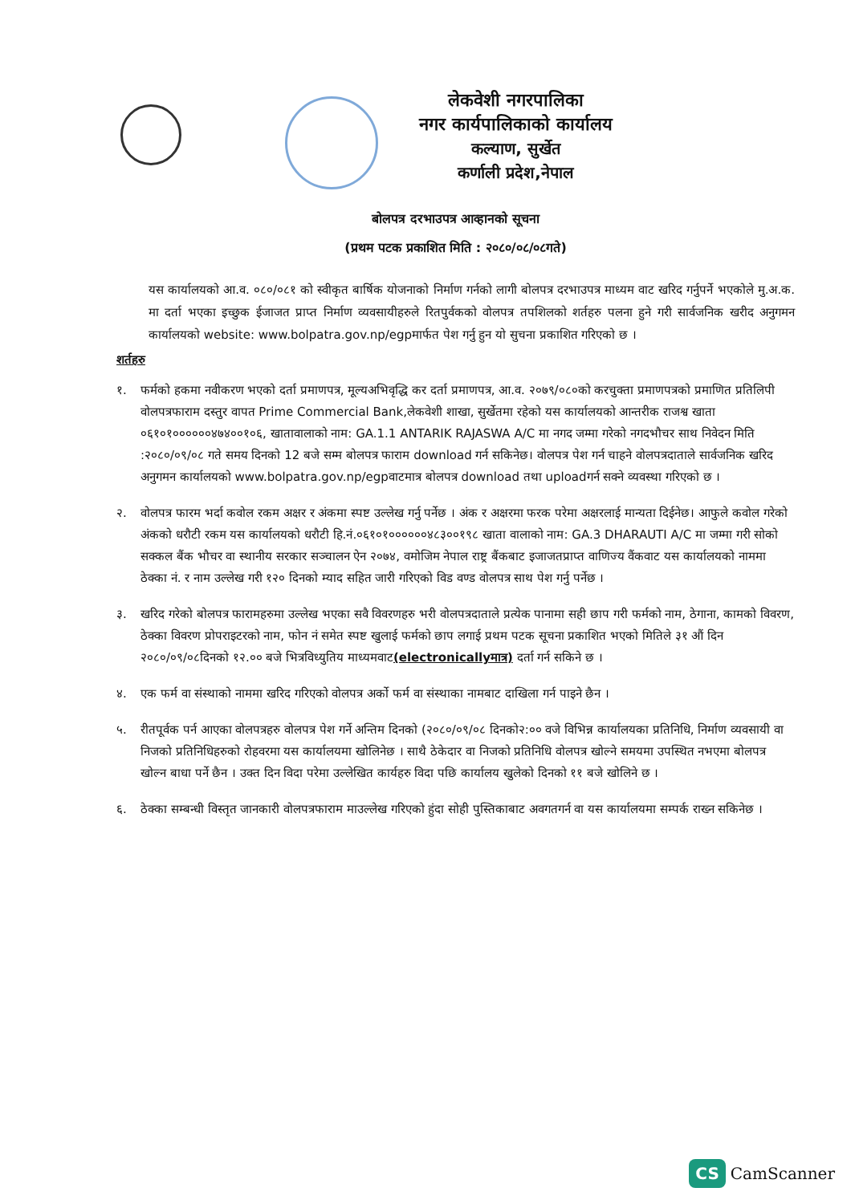लेकवेशी नगरपालिका
नगर कार्यपालिकाको कार्यालय
कल्याण, सुर्खेत
कर्णाली प्रदेश,नेपाल
बोलपत्र दरभाउपत्र आव्हानको सूचना
(प्रथम पटक प्रकाशित मिति : २०८०/०८/०८गते)
यस कार्यालयको आ.व. ०८०/०८१ को स्वीकृत बार्षिक योजनाको निर्माण गर्नको लागी बोलपत्र दरभाउपत्र माध्यम वाट खरिद गर्नुपर्ने भएकोले मु.अ.क. मा दर्ता भएका इच्छुक ईजाजत प्राप्त निर्माण व्यवसायीहरुले रितपुर्वकको वोलपत्र तपशिलको शर्तहरु पलना हुने गरी सार्वजनिक खरीद अनुगमन कार्यालयको website: www.bolpatra.gov.np/egpमार्फत पेश गर्नु हुन यो सुचना प्रकाशित गरिएको छ ।
शर्तहरु
१. फर्मको हकमा नवीकरण भएको दर्ता प्रमाणपत्र, मूल्यअभिवृद्धि कर दर्ता प्रमाणपत्र, आ.व. २०७९/०८०को करचुक्ता प्रमाणपत्रको प्रमाणित प्रतिलिपी वोलपत्रफाराम दस्तुर वापत Prime Commercial Bank,लेकवेशी शाखा, सुर्खेतमा रहेको यस कार्यालयको आन्तरीक राजश्व खाता ०६१०१००००००४७४००१०६, खातावालाको नाम: GA.1.1 ANTARIK RAJASWA A/C मा नगद जम्मा गरेको नगदभौचर साथ निवेदन मिति :२०८०/०९/०८ गते समय दिनको 12 बजे सम्म बोलपत्र फाराम download गर्न सकिनेछ। वोलपत्र पेश गर्न चाहने वोलपत्रदाताले सार्वजनिक खरिद अनुगमन कार्यालयको www.bolpatra.gov.np/egpवाटमात्र बोलपत्र download तथा uploadगर्न सक्ने व्यवस्था गरिएको छ ।
२. वोलपत्र फारम भर्दा कवोल रकम अक्षर र अंकमा स्पष्ट उल्लेख गर्नु पर्नेछ । अंक र अक्षरमा फरक परेमा अक्षरलाई मान्यता दिईनेछ। आफुले कवोल गरेको अंकको धरौटी रकम यस कार्यालयको धरौटी हि.नं.०६१०१००००००४८३००१९८ खाता वालाको नाम: GA.3 DHARAUTI A/C मा जम्मा गरी सोको सक्कल बैंक भौचर वा स्थानीय सरकार सञ्चालन ऐन २०७४, वमोजिम नेपाल राष्ट्र बैंकबाट इजाजतप्राप्त वाणिज्य वैंकवाट यस कार्यालयको नाममा ठेक्का नं. र नाम उल्लेख गरी १२० दिनको म्याद सहित जारी गरिएको विड वण्ड वोलपत्र साथ पेश गर्नु पर्नेछ ।
३. खरिद गरेको बोलपत्र फारामहरुमा उल्लेख भएका सवै विवरणहरु भरी वोलपत्रदाताले प्रत्येक पानामा सही छाप गरी फर्मको नाम, ठेगाना, कामको विवरण, ठेक्का विवरण प्रोपराइटरको नाम, फोन नं समेत स्पष्ट खुलाई फर्मको छाप लगाई प्रथम पटक सूचना प्रकाशित भएको मितिले ३१ औं दिन २०८०/०९/०८दिनको १२.०० बजे भित्रविध्युतिय माध्यमवाट(electronicallyमात्र) दर्ता गर्न सकिने छ ।
४. एक फर्म वा संस्थाको नाममा खरिद गरिएको वोलपत्र अर्को फर्म वा संस्थाका नामबाट दाखिला गर्न पाइने छैन ।
५. रीतपूर्वक पर्न आएका वोलपत्रहरु वोलपत्र पेश गर्ने अन्तिम दिनको (२०८०/०९/०८ दिनको२:०० वजे विभिन्न कार्यालयका प्रतिनिधि, निर्माण व्यवसायी वा निजको प्रतिनिधिहरुको रोहवरमा यस कार्यालयमा खोलिनेछ । साथै ठेकेदार वा निजको प्रतिनिधि वोलपत्र खोल्ने समयमा उपस्थित नभएमा बोलपत्र खोल्न बाधा पर्ने छैन । उक्त दिन विदा परेमा उल्लेखित कार्यहरु विदा पछि कार्यालय खुलेको दिनको ११ बजे खोलिने छ ।
६. ठेक्का सम्बन्धी विस्तृत जानकारी वोलपत्रफाराम माउल्लेख गरिएको हुंदा सोही पुस्तिकाबाट अवगतगर्न वा यस कार्यालयमा सम्पर्क राख्न सकिनेछ ।
CS CamScanner